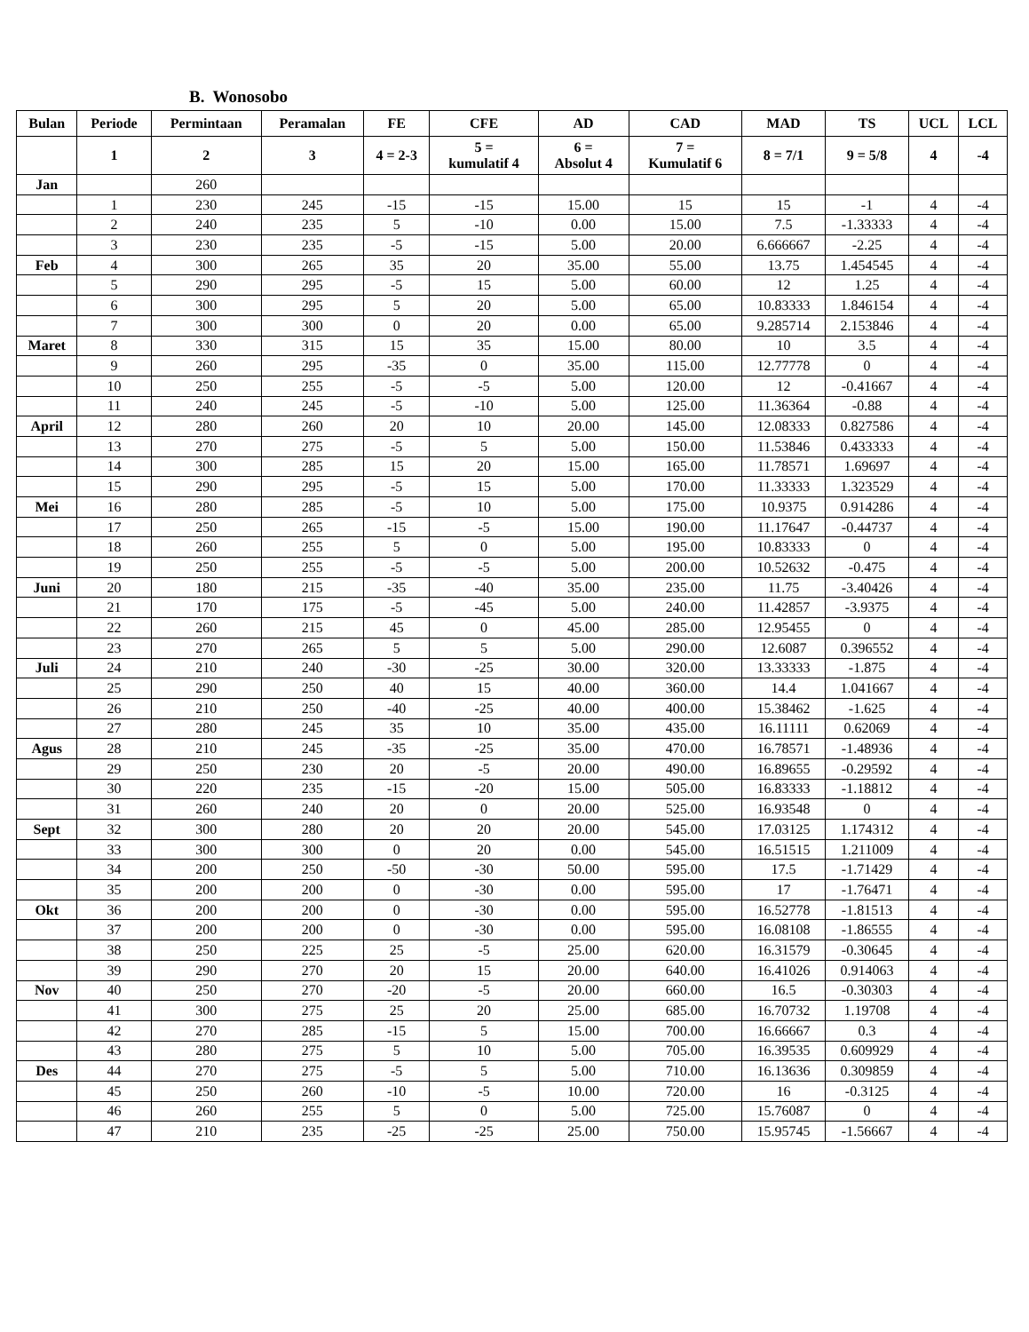B. Wonosobo
| Bulan | Periode | Permintaan | Peramalan | FE | CFE | AD | CAD | MAD | TS | UCL | LCL |
| --- | --- | --- | --- | --- | --- | --- | --- | --- | --- | --- | --- |
| | 1 | 2 | 3 | 4 = 2-3 | 5 = kumulatif 4 | 6 = Absolut 4 | 7 = Kumulatif 6 | 8 = 7/1 | 9 = 5/8 | 4 | -4 |
| Jan | | 260 | | | | | | | | | |
| | 1 | 230 | 245 | -15 | -15 | 15.00 | 15 | 15 | -1 | 4 | -4 |
| | 2 | 240 | 235 | 5 | -10 | 0.00 | 15.00 | 7.5 | -1.33333 | 4 | -4 |
| | 3 | 230 | 235 | -5 | -15 | 5.00 | 20.00 | 6.666667 | -2.25 | 4 | -4 |
| Feb | 4 | 300 | 265 | 35 | 20 | 35.00 | 55.00 | 13.75 | 1.454545 | 4 | -4 |
| | 5 | 290 | 295 | -5 | 15 | 5.00 | 60.00 | 12 | 1.25 | 4 | -4 |
| | 6 | 300 | 295 | 5 | 20 | 5.00 | 65.00 | 10.83333 | 1.846154 | 4 | -4 |
| | 7 | 300 | 300 | 0 | 20 | 0.00 | 65.00 | 9.285714 | 2.153846 | 4 | -4 |
| Maret | 8 | 330 | 315 | 15 | 35 | 15.00 | 80.00 | 10 | 3.5 | 4 | -4 |
| | 9 | 260 | 295 | -35 | 0 | 35.00 | 115.00 | 12.77778 | 0 | 4 | -4 |
| | 10 | 250 | 255 | -5 | -5 | 5.00 | 120.00 | 12 | -0.41667 | 4 | -4 |
| | 11 | 240 | 245 | -5 | -10 | 5.00 | 125.00 | 11.36364 | -0.88 | 4 | -4 |
| April | 12 | 280 | 260 | 20 | 10 | 20.00 | 145.00 | 12.08333 | 0.827586 | 4 | -4 |
| | 13 | 270 | 275 | -5 | 5 | 5.00 | 150.00 | 11.53846 | 0.433333 | 4 | -4 |
| | 14 | 300 | 285 | 15 | 20 | 15.00 | 165.00 | 11.78571 | 1.69697 | 4 | -4 |
| | 15 | 290 | 295 | -5 | 15 | 5.00 | 170.00 | 11.33333 | 1.323529 | 4 | -4 |
| Mei | 16 | 280 | 285 | -5 | 10 | 5.00 | 175.00 | 10.9375 | 0.914286 | 4 | -4 |
| | 17 | 250 | 265 | -15 | -5 | 15.00 | 190.00 | 11.17647 | -0.44737 | 4 | -4 |
| | 18 | 260 | 255 | 5 | 0 | 5.00 | 195.00 | 10.83333 | 0 | 4 | -4 |
| | 19 | 250 | 255 | -5 | -5 | 5.00 | 200.00 | 10.52632 | -0.475 | 4 | -4 |
| Juni | 20 | 180 | 215 | -35 | -40 | 35.00 | 235.00 | 11.75 | -3.40426 | 4 | -4 |
| | 21 | 170 | 175 | -5 | -45 | 5.00 | 240.00 | 11.42857 | -3.9375 | 4 | -4 |
| | 22 | 260 | 215 | 45 | 0 | 45.00 | 285.00 | 12.95455 | 0 | 4 | -4 |
| | 23 | 270 | 265 | 5 | 5 | 5.00 | 290.00 | 12.6087 | 0.396552 | 4 | -4 |
| Juli | 24 | 210 | 240 | -30 | -25 | 30.00 | 320.00 | 13.33333 | -1.875 | 4 | -4 |
| | 25 | 290 | 250 | 40 | 15 | 40.00 | 360.00 | 14.4 | 1.041667 | 4 | -4 |
| | 26 | 210 | 250 | -40 | -25 | 40.00 | 400.00 | 15.38462 | -1.625 | 4 | -4 |
| | 27 | 280 | 245 | 35 | 10 | 35.00 | 435.00 | 16.11111 | 0.62069 | 4 | -4 |
| Agus | 28 | 210 | 245 | -35 | -25 | 35.00 | 470.00 | 16.78571 | -1.48936 | 4 | -4 |
| | 29 | 250 | 230 | 20 | -5 | 20.00 | 490.00 | 16.89655 | -0.29592 | 4 | -4 |
| | 30 | 220 | 235 | -15 | -20 | 15.00 | 505.00 | 16.83333 | -1.18812 | 4 | -4 |
| | 31 | 260 | 240 | 20 | 0 | 20.00 | 525.00 | 16.93548 | 0 | 4 | -4 |
| Sept | 32 | 300 | 280 | 20 | 20 | 20.00 | 545.00 | 17.03125 | 1.174312 | 4 | -4 |
| | 33 | 300 | 300 | 0 | 20 | 0.00 | 545.00 | 16.51515 | 1.211009 | 4 | -4 |
| | 34 | 200 | 250 | -50 | -30 | 50.00 | 595.00 | 17.5 | -1.71429 | 4 | -4 |
| | 35 | 200 | 200 | 0 | -30 | 0.00 | 595.00 | 17 | -1.76471 | 4 | -4 |
| Okt | 36 | 200 | 200 | 0 | -30 | 0.00 | 595.00 | 16.52778 | -1.81513 | 4 | -4 |
| | 37 | 200 | 200 | 0 | -30 | 0.00 | 595.00 | 16.08108 | -1.86555 | 4 | -4 |
| | 38 | 250 | 225 | 25 | -5 | 25.00 | 620.00 | 16.31579 | -0.30645 | 4 | -4 |
| | 39 | 290 | 270 | 20 | 15 | 20.00 | 640.00 | 16.41026 | 0.914063 | 4 | -4 |
| Nov | 40 | 250 | 270 | -20 | -5 | 20.00 | 660.00 | 16.5 | -0.30303 | 4 | -4 |
| | 41 | 300 | 275 | 25 | 20 | 25.00 | 685.00 | 16.70732 | 1.19708 | 4 | -4 |
| | 42 | 270 | 285 | -15 | 5 | 15.00 | 700.00 | 16.66667 | 0.3 | 4 | -4 |
| | 43 | 280 | 275 | 5 | 10 | 5.00 | 705.00 | 16.39535 | 0.609929 | 4 | -4 |
| Des | 44 | 270 | 275 | -5 | 5 | 5.00 | 710.00 | 16.13636 | 0.309859 | 4 | -4 |
| | 45 | 250 | 260 | -10 | -5 | 10.00 | 720.00 | 16 | -0.3125 | 4 | -4 |
| | 46 | 260 | 255 | 5 | 0 | 5.00 | 725.00 | 15.76087 | 0 | 4 | -4 |
| | 47 | 210 | 235 | -25 | -25 | 25.00 | 750.00 | 15.95745 | -1.56667 | 4 | -4 |